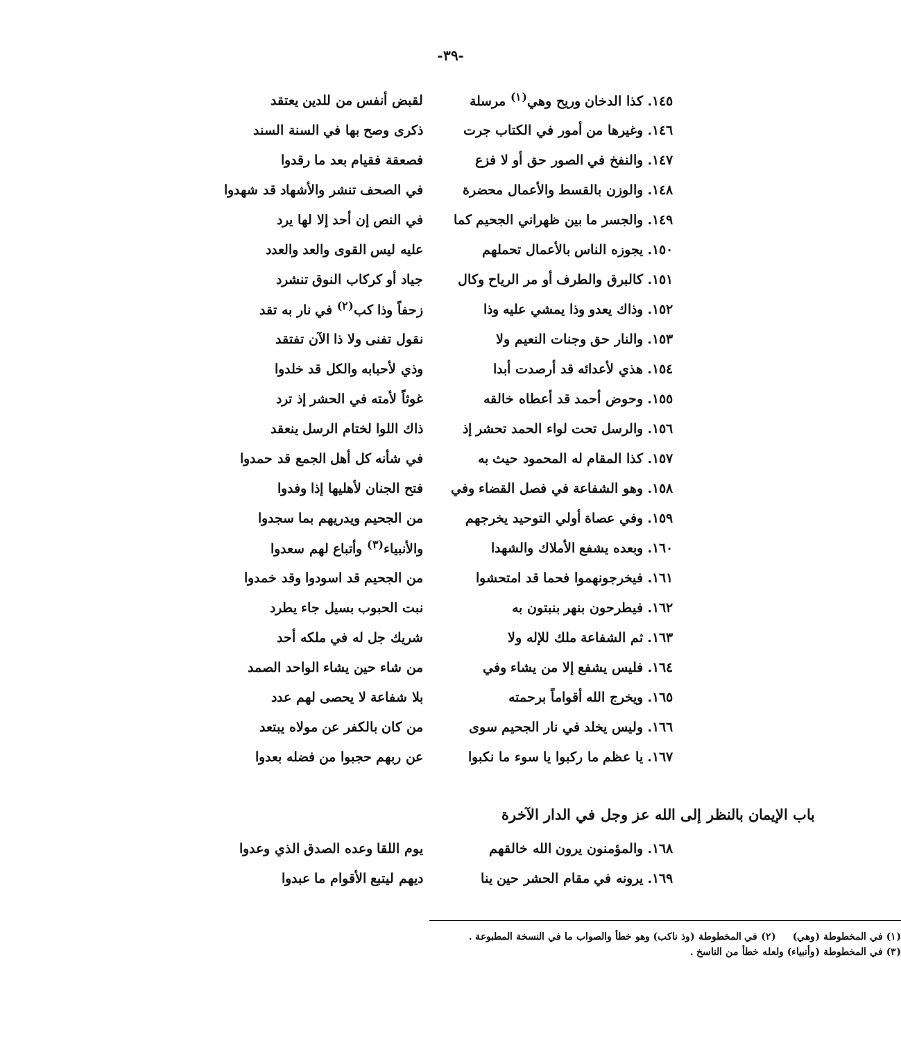-٣٩-
١٤٥. كذا الدخان وريح وهي<sup>(١)</sup> مرسلة
لقبض أنفس من للدين يعتقد
١٤٦. وغيرها من أمور في الكتاب جرت
ذكرى وصح بها في السنة السند
١٤٧. والنفخ في الصور حق أو لا فزع
فصعقة فقيام بعد ما رقدوا
١٤٨. والوزن بالقسط والأعمال محضرة
في الصحف تنشر والأشهاد قد شهدوا
١٤٩. والجسر ما بين ظهراني الجحيم كما
في النص إن أحد إلا لها يرد
١٥٠. يجوزه الناس بالأعمال تحملهم
عليه ليس القوى والعد والعدد
١٥١. كالبرق والطرف أو مر الرياح وكال
جياد أو كركاب النوق تنشرد
١٥٢. وذاك يعدو وذا يمشي عليه وذا
زحفاً وذا كب<sup>(٢)</sup> في نار به تقد
١٥٣. والنار حق وجنات النعيم ولا نقول تفنى ولا ذا الآن تفتقد
١٥٤. هذي لأعدائه قد أرصدت أبدا وذي لأحبابه والكل قد خلدوا
١٥٥. وحوض أحمد قد أعطاه خالقه غوثاً لأمته في الحشر إذ ترد
١٥٦. والرسل تحت لواء الحمد تحشر إذ
ذاك اللوا لختام الرسل ينعقد
١٥٧. كذا المقام له المحمود حيث به
في شأنه كل أهل الجمع قد حمدوا
١٥٨. وهو الشفاعة في فصل القضاء وفي
فتح الجنان لأهليها إذا وفدوا
١٥٩. وفي عصاة أولي التوحيد يخرجهم
من الجحيم ويدريهم بما سجدوا
١٦٠. وبعده يشفع الأملاك والشهدا والأنبياء<sup>(٣)</sup> وأتباع لهم سعدوا
١٦١. فيخرجونهموا فحما قد امتحشوا
من الجحيم قد اسودوا وقد خمدوا
١٦٢. فيطرحون بنهر بنبتون به نبت الحبوب بسيل جاء يطرد
١٦٣. ثم الشفاعة ملك للإله ولا شريك جل له في ملكه أحد
١٦٤. فليس يشفع إلا من يشاء وفي من شاء حين يشاء الواحد الصمد
١٦٥. ويخرج الله أقواماً برحمته بلا شفاعة لا يحصى لهم عدد
١٦٦. وليس يخلد في نار الجحيم سوى
من كان بالكفر عن مولاه يبتعد
١٦٧. يا عظم ما ركبوا يا سوء ما نكبوا
عن ربهم حجبوا من فضله بعدوا
باب الإيمان بالنظر إلى الله عز وجل في الدار الآخرة
١٦٨. والمؤمنون يرون الله خالقهم
يوم اللقا وعده الصدق الذي وعدوا
١٦٩. يرونه في مقام الحشر حين ينا
ديهم ليتبع الأقوام ما عبدوا
(١) في المخطوطة (وهي) (٢) في المخطوطة (وذ ناكب) وهو خطأ والصواب ما في النسخة المطبوعة .
(٣) في المخطوطة (وأنبياء) ولعله خطأ من الناسخ .